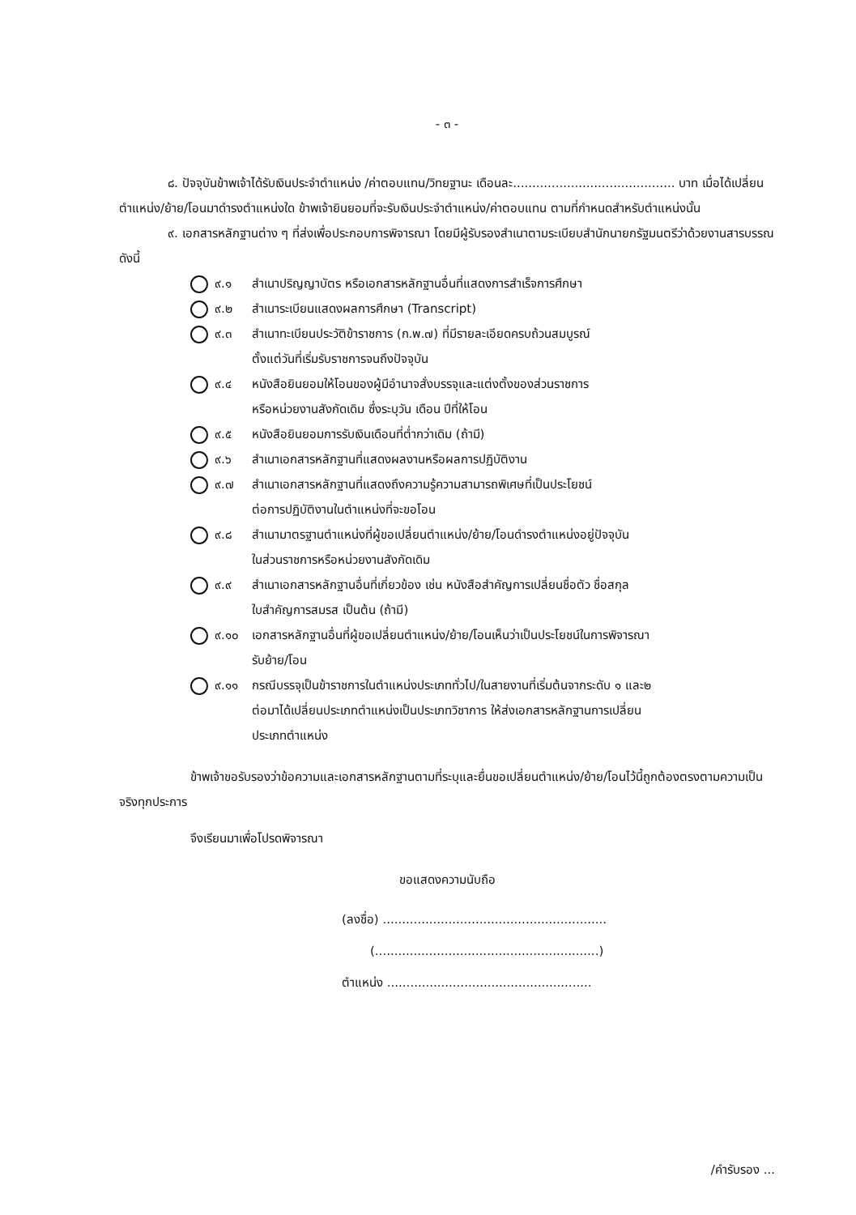- ๓ -
๘. ปัจจุบันข้าพเจ้าได้รับเงินประจำตำแหน่ง /ค่าตอบแทน/วิทยฐานะ เดือนละ.......................................... บาท เมื่อได้เปลี่ยนตำแหน่ง/ย้าย/โอนมาดำรงตำแหน่งใด ข้าพเจ้ายินยอมที่จะรับเงินประจำตำแหน่ง/ค่าตอบแทน ตามที่กำหนดสำหรับตำแหน่งนั้น
๙. เอกสารหลักฐานต่าง ๆ ที่ส่งเพื่อประกอบการพิจารณา โดยมีผู้รับรองสำเนาตามระเบียบสำนักนายกรัฐมนตรีว่าด้วยงานสารบรรณ ดังนี้
๙.๑ สำเนาปริญญาบัตร หรือเอกสารหลักฐานอื่นที่แสดงการสำเร็จการศึกษา
๙.๒ สำเนาระเบียนแสดงผลการศึกษา (Transcript)
๙.๓ สำเนาทะเบียนประวัติข้าราชการ (ก.พ.๗) ที่มีรายละเอียดครบถ้วนสมบูรณ์
ตั้งแต่วันที่เริ่มรับราชการจนถึงปัจจุบัน
๙.๔ หนังสือยินยอมให้โอนของผู้มีอำนาจสั่งบรรจุและแต่งตั้งของส่วนราชการ
หรือหน่วยงานสังกัดเดิม ซึ่งระบุวัน เดือน ปีที่ให้โอน
๙.๕ หนังสือยินยอมการรับเงินเดือนที่ต่ำกว่าเดิม (ถ้ามี)
๙.๖ สำเนาเอกสารหลักฐานที่แสดงผลงานหรือผลการปฏิบัติงาน
๙.๗ สำเนาเอกสารหลักฐานที่แสดงถึงความรู้ความสามารถพิเศษที่เป็นประโยชน์
ต่อการปฏิบัติงานในตำแหน่งที่จะขอโอน
๙.๘ สำเนามาตรฐานตำแหน่งที่ผู้ขอเปลี่ยนตำแหน่ง/ย้าย/โอนดำรงตำแหน่งอยู่ปัจจุบัน
ในส่วนราชการหรือหน่วยงานสังกัดเดิม
๙.๙ สำเนาเอกสารหลักฐานอื่นที่เกี่ยวข้อง เช่น หนังสือสำคัญการเปลี่ยนชื่อตัว ชื่อสกุล
ใบสำคัญการสมรส เป็นต้น (ถ้ามี)
๙.๑๐ เอกสารหลักฐานอื่นที่ผู้ขอเปลี่ยนตำแหน่ง/ย้าย/โอนเห็นว่าเป็นประโยชน์ในการพิจารณา
รับย้าย/โอน
๙.๑๑ กรณีบรรจุเป็นข้าราชการในตำแหน่งประเภททั่วไป/ในสายงานที่เริ่มต้นจากระดับ ๑ และ๒
ต่อมาได้เปลี่ยนประเภทตำแหน่งเป็นประเภทวิชาการ ให้ส่งเอกสารหลักฐานการเปลี่ยน
ประเภทตำแหน่ง
ข้าพเจ้าขอรับรองว่าข้อความและเอกสารหลักฐานตามที่ระบุและยื่นขอเปลี่ยนตำแหน่ง/ย้าย/โอนไว้นี้ถูกต้องตรงตามความเป็นจริงทุกประการ
จึงเรียนมาเพื่อโปรดพิจารณา
ขอแสดงความนับถือ
(ลงชื่อ) ..........................................................
(..........................................................)
ตำแหน่ง .....................................................
/คำรับรอง ...